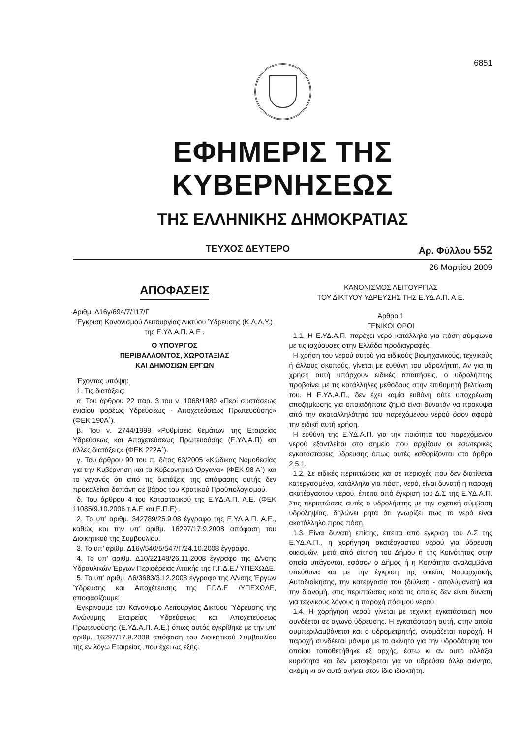6851
ΕΦΗΜΕΡΙΣ ΤΗΣ ΚΥΒΕΡΝΗΣΕΩΣ
ΤΗΣ ΕΛΛΗΝΙΚΗΣ ΔΗΜΟΚΡΑΤΙΑΣ
ΤΕΥΧΟΣ ΔΕΥΤΕΡΟ Αρ. Φύλλου 552
26 Μαρτίου 2009
ΑΠΟΦΑΣΕΙΣ
Αριθμ. Δ16γ/694/7/117/Γ
Έγκριση Κανονισμού Λειτουργίας Δικτύου Ύδρευσης (Κ.Λ.Δ.Υ.) της Ε.ΥΔ.Α.Π. Α.Ε .
Ο ΥΠΟΥΡΓΟΣ
ΠΕΡΙΒΑΛΛΟΝΤΟΣ, ΧΩΡΟΤΑΞΙΑΣ
ΚΑΙ ΔΗΜΟΣΙΩΝ ΕΡΓΩΝ
Έχοντας υπόψη:
1. Τις διατάξεις:
α. Του άρθρου 22 παρ. 3 του ν. 1068/1980 «Περί συστάσεως ενιαίου φορέως Υδρεύσεως - Αποχετεύσεως Πρωτευούσης» (ΦΕΚ 190Α΄).
β. Του ν. 2744/1999 «Ρυθμίσεις θεμάτων της Εταιρείας Υδρεύσεως και Αποχετεύσεως Πρωτευούσης (Ε.ΥΔ.Α.Π) και άλλες διατάξεις» (ΦΕΚ 222Α΄).
γ. Του άρθρου 90 του π. δ/τος 63/2005 «Κώδικας Νομοθεσίας για την Κυβέρνηση και τα Κυβερνητικά Όργανα» (ΦΕΚ 98 Α΄) και το γεγονός ότι από τις διατάξεις της απόφασης αυτής δεν προκαλείται δαπάνη σε βάρος του Κρατικού Προϋπολογισμού.
δ. Του άρθρου 4 του Καταστατικού της Ε.ΥΔ.Α.Π. Α.Ε. (ΦΕΚ 11085/9.10.2006 τ.Α.Ε και Ε.Π.Ε) .
2. Το υπ’ αριθμ. 342789/25.9.08 έγγραφο της Ε.ΥΔ.Α.Π. Α.Ε., καθώς και την υπ’ αριθμ. 16297/17.9.2008 απόφαση του Διοικητικού της Συμβουλίου.
3. Το υπ’ αριθμ. Δ16γ/540/5/547/Γ/24.10.2008 έγγραφο.
4. Το υπ’ αριθμ. Δ10/22148/26.11.2008 έγγραφο της Δ/νσης Υδραυλικών Έργων Περιφέρειας Αττικής της Γ.Γ.Δ.Ε./ ΥΠΕΧΩΔΕ.
5. Το υπ’ αριθμ. Δ6/3683/3.12.2008 έγγραφο της Δ/νσης Έργων Ύδρευσης και Αποχέτευσης της Γ.Γ.Δ.Ε /ΥΠΕΧΩΔΕ, αποφασίζουμε:
Εγκρίνουμε τον Κανονισμό Λειτουργίας Δικτύου Ύδρευσης της Ανώνυμης Εταιρείας Υδρεύσεως και Αποχετεύσεως Πρωτευούσης (Ε.ΥΔ.Α.Π. Α.Ε.) όπως αυτός εγκρίθηκε με την υπ’ αριθμ. 16297/17.9.2008 απόφαση του Διοικητικού Συμβουλίου της εν λόγω Εταιρείας ,που έχει ως εξής:
ΚΑΝΟΝΙΣΜΟΣ ΛΕΙΤΟΥΡΓΙΑΣ
ΤΟΥ ΔΙΚΤΥΟΥ ΥΔΡΕΥΣΗΣ ΤΗΣ Ε.ΥΔ.Α.Π. Α.Ε.
Άρθρο 1
ΓΕΝΙΚΟΙ ΟΡΟΙ
1.1. Η Ε.ΥΔ.Α.Π. παρέχει νερό κατάλληλο για πόση σύμφωνα με τις ισχύουσες στην Ελλάδα προδιαγραφές.
Η χρήση του νερού αυτού για ειδικούς βιομηχανικούς, τεχνικούς ή άλλους σκοπούς, γίνεται με ευθύνη του υδρολήπτη. Αν για τη χρήση αυτή υπάρχουν ειδικές απαιτήσεις, ο υδρολήπτης προβαίνει με τις κατάλληλες μεθόδους στην επιθυμητή βελτίωση του. Η Ε.ΥΔ.Α.Π., δεν έχει καμία ευθύνη ούτε υποχρέωση αποζημίωσης για οποιαδήποτε ζημιά είναι δυνατόν να προκύψει από την ακαταλληλότητα του παρεχόμενου νερού όσον αφορά την ειδική αυτή χρήση.
Η ευθύνη της Ε.ΥΔ.Α.Π. για την ποιότητα του παρεχόμενου νερού εξαντλείται στο σημείο που αρχίζουν οι εσωτερικές εγκαταστάσεις ύδρευσης όπως αυτές καθορίζονται στο άρθρο 2.5.1.
1.2. Σε ειδικές περιπτώσεις και σε περιοχές που δεν διατίθεται κατεργασμένο, κατάλληλο για πόση, νερό, είναι δυνατή η παροχή ακατέργαστου νερού, έπειτα από έγκριση του Δ.Σ της Ε.ΥΔ.Α.Π. Στις περιπτώσεις αυτές ο υδρολήπτης με την σχετική σύμβαση υδροληψίας, δηλώνει ρητά ότι γνωρίζει πως το νερό είναι ακατάλληλο προς πόση.
1.3. Είναι δυνατή επίσης, έπειτα από έγκριση του Δ.Σ της Ε.ΥΔ.Α.Π., η χορήγηση ακατέργαστου νερού για ύδρευση οικισμών, μετά από αίτηση του Δήμου ή της Κοινότητας στην οποία υπάγονται, εφόσον ο Δήμος ή η Κοινότητα αναλαμβάνει υπεύθυνα και με την έγκριση της οικείας Νομαρχιακής Αυτοδιοίκησης, την κατεργασία του (διύλιση - απολύμανση) και την διανομή, στις περιπτώσεις κατά τις οποίες δεν είναι δυνατή για τεχνικούς λόγους η παροχή πόσιμου νερού.
1.4. Η χορήγηση νερού γίνεται με τεχνική εγκατάσταση που συνδέεται σε αγωγό ύδρευσης. Η εγκατάσταση αυτή, στην οποία συμπεριλαμβάνεται και ο υδρομετρητής, ονομάζεται παροχή. Η παροχή συνδέεται μόνιμα με το ακίνητο για την υδροδότηση του οποίου τοποθετήθηκε εξ αρχής, έστω κι αν αυτό αλλάξει κυριότητα και δεν μεταφέρεται για να υδρεύσει άλλο ακίνητο, ακόμη κι αν αυτό ανήκει στον ίδιο ιδιοκτήτη.